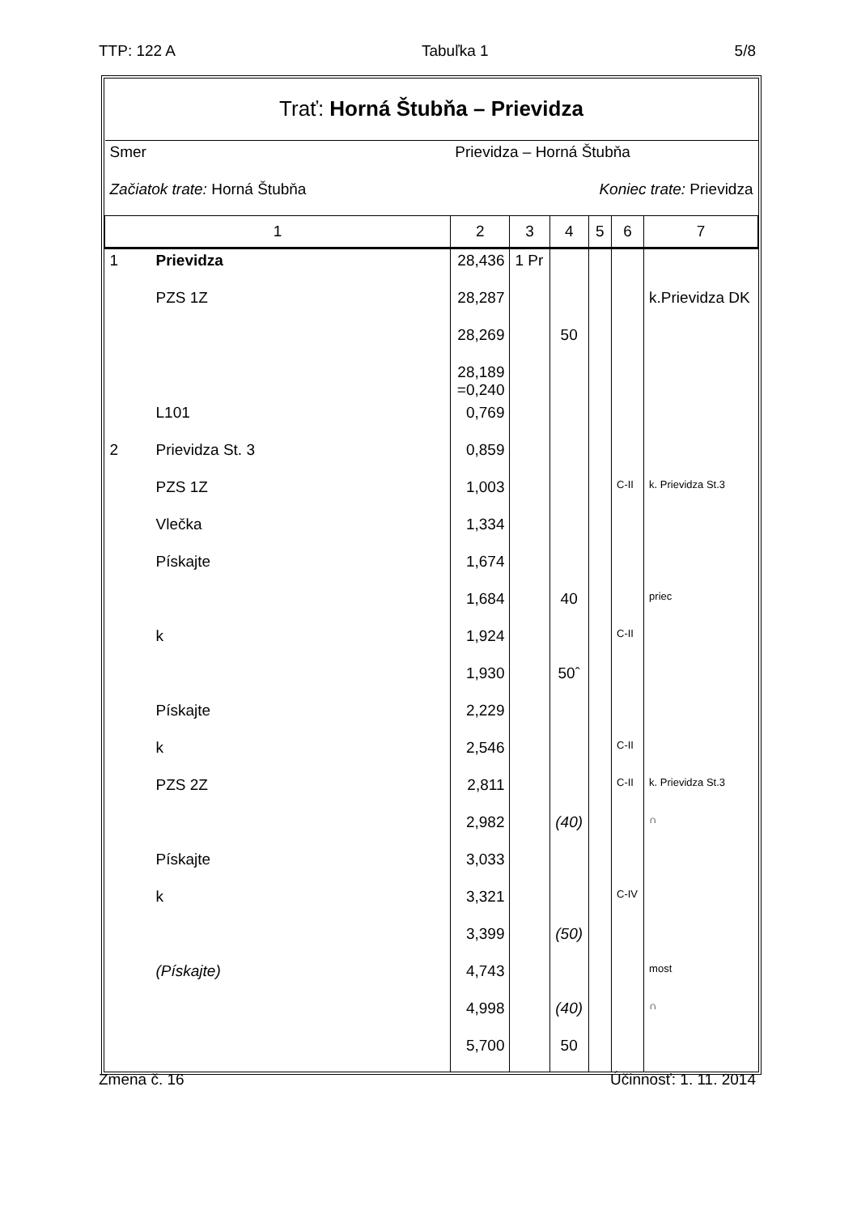TTP: 122 A Tabuľka 1 5/8
| Trať: Horná Štubňa – Prievidza | | | | | | | |
| Smer | | Prievidza – Horná Štubňa | | | | | |
| Začiatok trate: Horná Štubňa | | | | Koniec trate: Prievidza | | | |
| 1 | | 2 | 3 | 4 | 5 | 6 | 7 |
| 1 | Prievidza | 28,436 | 1 Pr | | | | |
| | PZS 1Z | 28,287 | | | | | k.Prievidza DK |
| | | 28,269 | | 50 | | | |
| | | 28,189 =0,240 | | | | | |
| | L101 | 0,769 | | | | | |
| 2 | Prievidza St. 3 | 0,859 | | | | | |
| | PZS 1Z | 1,003 | | | | C-II | k. Prievidza St.3 |
| | Vlečka | 1,334 | | | | | |
| | Pískajte | 1,674 | | | | | |
| | | 1,684 | | 40 | | | priec |
| | k | 1,924 | | | | C-II | |
| | | 1,930 | | 50ˆ | | | |
| | Pískajte | 2,229 | | | | | |
| | k | 2,546 | | | | C-II | |
| | PZS 2Z | 2,811 | | | | C-II | k. Prievidza St.3 |
| | | 2,982 | | (40) | | | ∩ |
| | Pískajte | 3,033 | | | | | |
| | k | 3,321 | | | | C-IV | |
| | | 3,399 | | (50) | | | |
| | (Pískajte) | 4,743 | | | | | most |
| | | 4,998 | | (40) | | | ∩ |
| | | 5,700 | | 50 | | | |
Zmena č. 16 Účinnosť: 1. 11. 2014